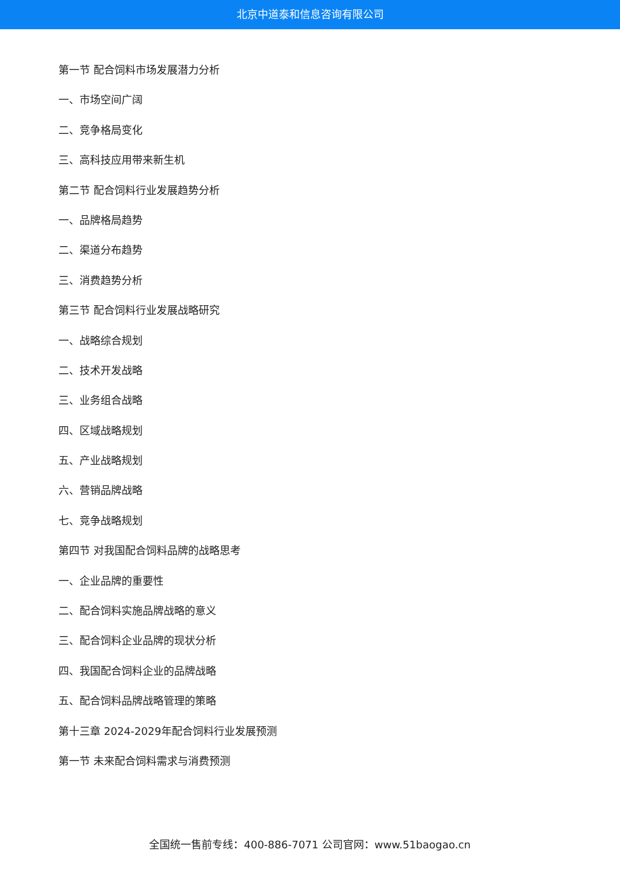北京中道泰和信息咨询有限公司
第一节 配合饲料市场发展潜力分析
一、市场空间广阔
二、竞争格局变化
三、高科技应用带来新生机
第二节 配合饲料行业发展趋势分析
一、品牌格局趋势
二、渠道分布趋势
三、消费趋势分析
第三节 配合饲料行业发展战略研究
一、战略综合规划
二、技术开发战略
三、业务组合战略
四、区域战略规划
五、产业战略规划
六、营销品牌战略
七、竞争战略规划
第四节 对我国配合饲料品牌的战略思考
一、企业品牌的重要性
二、配合饲料实施品牌战略的意义
三、配合饲料企业品牌的现状分析
四、我国配合饲料企业的品牌战略
五、配合饲料品牌战略管理的策略
第十三章 2024-2029年配合饲料行业发展预测
第一节 未来配合饲料需求与消费预测
全国统一售前专线：400-886-7071 公司官网：www.51baogao.cn